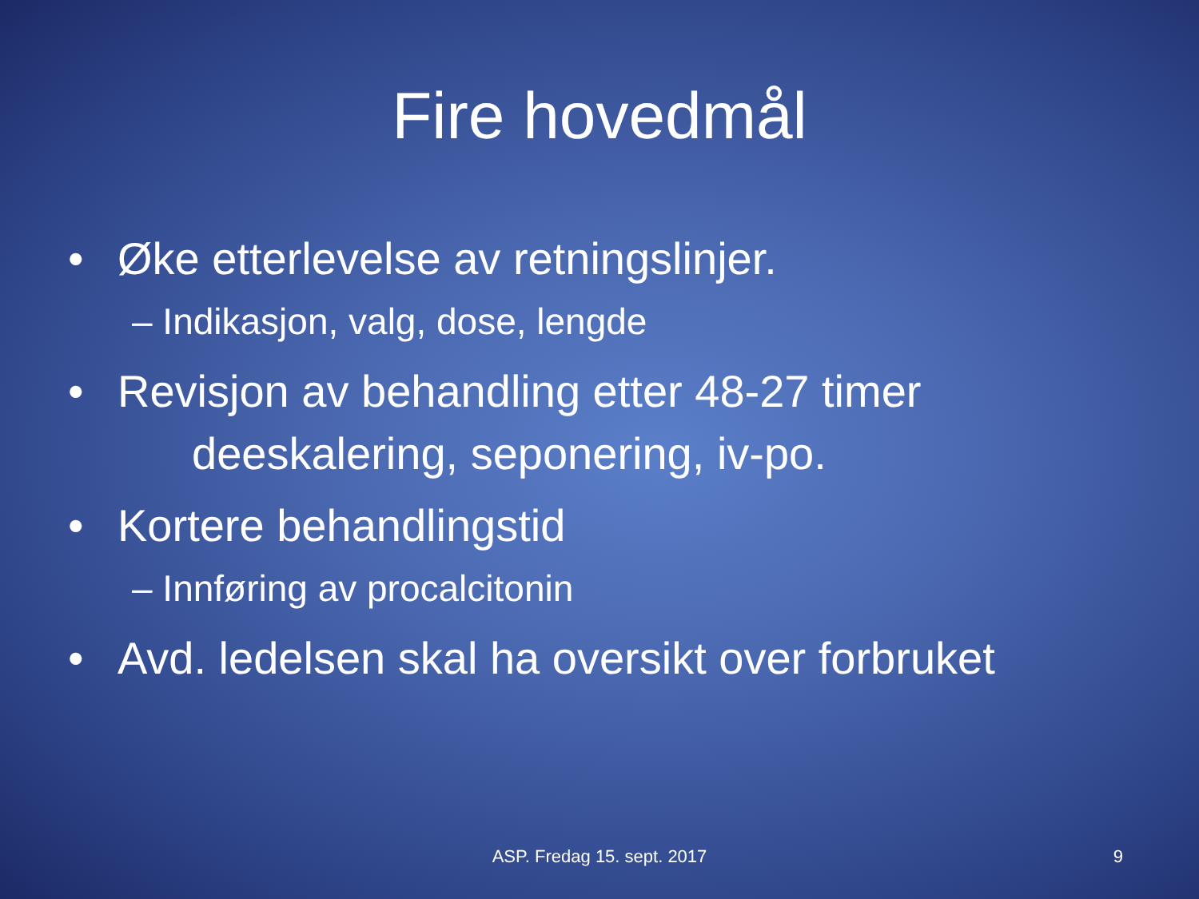Fire hovedmål
• Øke etterlevelse av retningslinjer.
– Indikasjon, valg, dose, lengde
• Revisjon av behandling etter 48-27 timer
deeskalering, seponering, iv-po.
• Kortere behandlingstid
– Innføring av procalcitonin
• Avd. ledelsen skal ha oversikt over forbruket
ASP. Fredag 15. sept. 2017
9